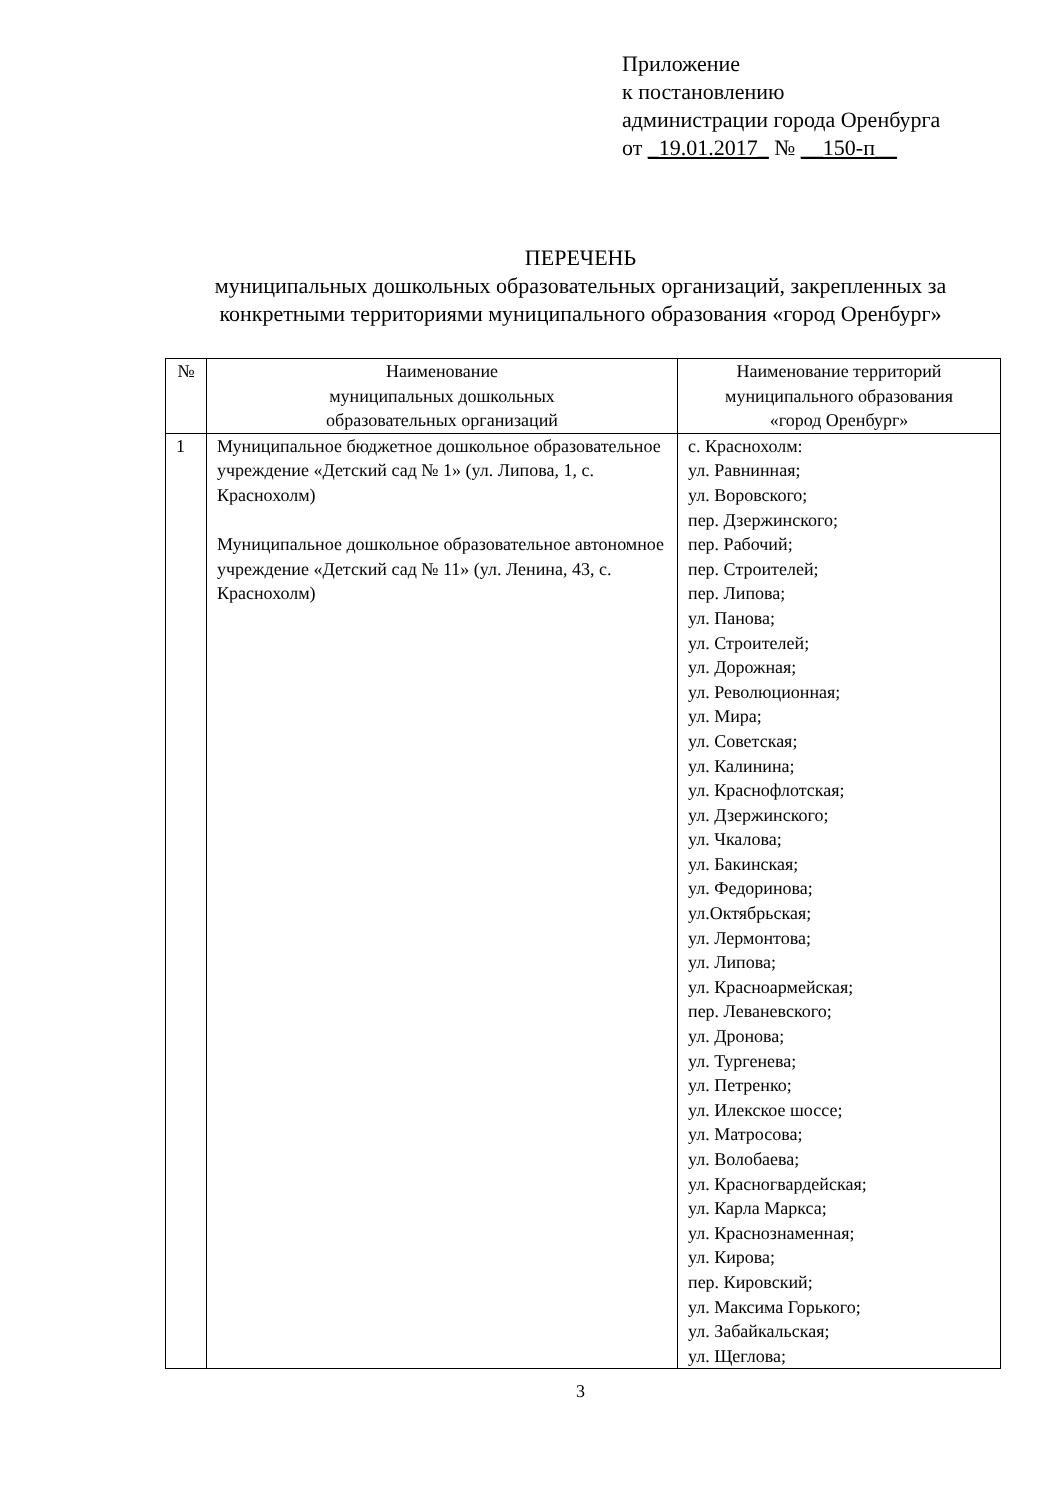Приложение
к постановлению
администрации города Оренбурга
от _19.01.2017_ № __150-п__
ПЕРЕЧЕНЬ
муниципальных дошкольных образовательных организаций, закрепленных за конкретными территориями муниципального образования «город Оренбург»
| № | Наименование муниципальных дошкольных образовательных организаций | Наименование территорий муниципального образования «город Оренбург» |
| --- | --- | --- |
| 1 | Муниципальное бюджетное дошкольное образовательное учреждение «Детский сад № 1» (ул. Липова, 1, с. Краснохолм) Муниципальное дошкольное образовательное автономное учреждение «Детский сад № 11» (ул. Ленина, 43, с. Краснохолм) | с. Краснохолм: ул. Равнинная; ул. Воровского; пер. Дзержинского; пер. Рабочий; пер. Строителей; пер. Липова; ул. Панова; ул. Строителей; ул. Дорожная; ул. Революционная; ул. Мира; ул. Советская; ул. Калинина; ул. Краснофлотская; ул. Дзержинского; ул. Чкалова; ул. Бакинская; ул. Федоринова; ул.Октябрьская; ул. Лермонтова; ул. Липова; ул. Красноармейская; пер. Леваневского; ул. Дронова; ул. Тургенева; ул. Петренко; ул. Илекское шоссе; ул. Матросова; ул. Волобаева; ул. Красногвардейская; ул. Карла Маркса; ул. Краснознаменная; ул. Кирова; пер. Кировский; ул. Максима Горького; ул. Забайкальская; ул. Щеглова; |
3